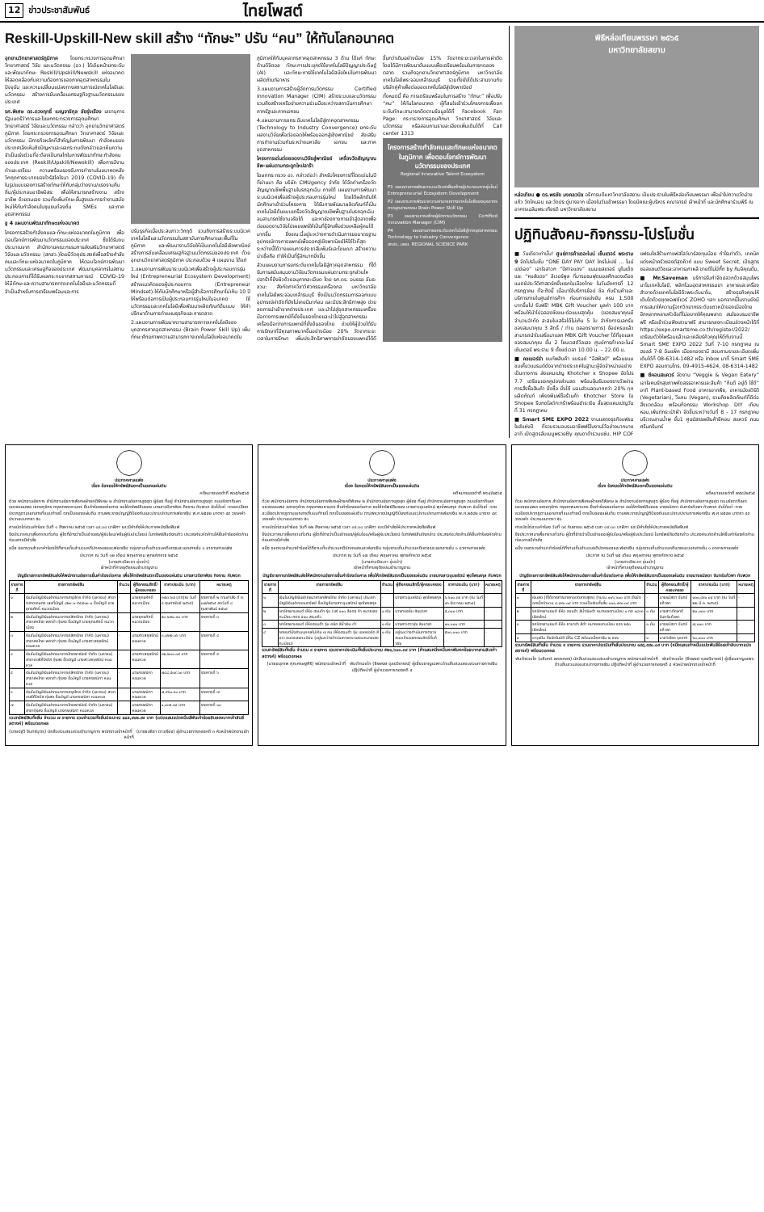12 ข่าวประชาสัมพันธ์ ไทยโพสต์
Reskill-Upskill-New skill สร้าง “ทักษะ” ปรับ “คน” ให้ทันโลกอนาคต
อุทยานวิทยาศาสตร์ภูมิภาค โดยกระทรวงการอุดมศึกษา วิทยาศาสตร์ วิจัย และนวัตกรรม (อว.) ได้เดินหน้ายกระดับและพัฒนาทักษะ Reskill/Upskill/Newskill แห่งอนาคต ให้สอดคล้องกับความต้องการของภาคอุตสาหกรรมในปัจจุบัน และความเปลี่ยนแปลงทางสถานการณ์เทคโนโลยีและนวัตกรรม สร้างการขับเคลื่อนเศรษฐกิจฐานนวัตกรรมของประเทศ
รศ.พิเศษ ดร.ดวงฤทธิ์ เบญจาธิกุล ชัยรุ่งเรือง เลขานุการรัฐมนตรีว่าการและโฆษกกระทรวงการอุดมศึกษา วิทยาศาสตร์ วิจัยและนวัตกรรม กล่าวว่า อุทยานวิทยาศาสตร์ภูมิภาค โดยกระทรวงการอุดมศึกษา วิทยาศาสตร์ วิจัยและนวัตกรรม มีภารกิจหลักที่สำคัญในการพัฒนา กำลังคนของประเทศเล็งเห็นถึงปัญหาและผลกระทบดังกล่าวและเห็นความจำเป็นเร่งด่วนที่จะต้องเป็นกลไกในการพัฒนาทักษะกำลังคนของประเทศ (Reskill/Upskill/Newskill) เพื่อการมีงานทำและเตรียม ความพร้อมรองรับการทำงานในอนาคตหลังวิกฤตการระบาดของไวรัสโคโรนา 2019 (COVID-19) ทั้งในรูปแบบของการสร้างทักษะให้กับกลุ่มว่างงาน/แรงงานคืนถิ่น/ผู้ประกอบอาชีพอิสระ เพื่อให้สามารถสร้างงาน สร้างอาชีพ ด้วยตนเอง รวมทั้งเพิ่มทักษะขั้นสูงและการทำงานสมัยใหม่ให้กับกำลังคนในชุมชนท้องถิ่น SMEs และภาคอุตสาหกรรม
ชู 4 แผนงานพัฒนาทักษะแห่งอนาคต
โครงการสร้างกำลังคนและทักษะแห่งอนาคตในภูมิภาค เพื่อตอบโจทย์การพัฒนานวัตกรรมของประเทศ ซึ่งได้รับงบประมาณจาก สำนักงานคณะกรรมการส่งเสริมวิทยาศาสตร์ วิจัยและนวัตกรรม (สกสว.)โดยมีวัตถุประสงค์เพื่อสร้างกำลังคนและทักษะแห่งอนาคตในภูมิภาค ให้ตอบโจทย์การพัฒนานวัตกรรมและเศรษฐกิจของประเทศ พัฒนาบุคลากรในสถานประกอบการที่ได้รับผลกระทบจากสถานการณ์ COVID-19 ให้มีทักษะและความสามารถทางเทคโนโลยีและนวัตกรรมที่จำเป็นสำหรับการเตรียมพร้อมและการ
ปรับธุรกิจเมื่อประสบภาวะวิกฤติ รวมถึงการสร้างระบบนิเวศเทคโนโลยีและนวัตกรรมในสถาบันการศึกษาและพื้นที่ในภูมิภาค และพัฒนางานวิจัยให้เป็นเทคโนโลยีเชิงพาณิชย์ สร้างการขับเคลื่อนเศรษฐกิจฐานนวัตกรรมของประเทศ ด้วยอุทยานวิทยาศาสตร์ภูมิภาค ประกอบด้วย 4 แผนงาน ได้แก่
1.แผนงานการพัฒนาระบบนิเวศเพื่อสร้างผู้ประกอบการรุ่นใหม่ (Entrepreneurial Ecosystem Development) สร้างแนวคิดของผู้ประกอบการ (Entrepreneur Mindset) ให้กับนักศึกษาหรือผู้สำเร็จการศึกษาไม่เกิน 10 ปี ให้พร้อมต่อการเป็นผู้ประกอบการรุ่นใหม่ในอนาคต ใช้นวัตกรรมและเทคโนโลยีเพื่อพัฒนาผลิตภัณฑ์ต้นแบบ ให้คำปรึกษาด้านการทำแผนธุรกิจและการตลาด
2.แผนงานการพัฒนาความสามารถทางเทคโนโลยีของบุคลากรภาคอุตสาหกรรม (Brain Power Skill Up) เพิ่มทักษะศักยภาพความสามารถทางเทคโนโลยีแห่งอนาคตในภูมิภาคให้กับบุคลากรภาคอุตสาหกรรม 3 ด้าน ได้แก่ ทักษะด้านดิจิตอล ทักษะการประยุกต์ใช้เทคโนโลยีปัญญาประดิษฐ์ (AI) และทักษะการใช้เทคโนโลยีสมัยใหม่ในการพัฒนาผลิตภัณฑ์อาหาร
3.แผนงานการสร้างผู้จัดการนวัตกรรม Certified Innovation Manager (CIM) สร้างระบบและนวัตกรรม รวมถึงสร้างเครือข่ายความร่วมมือระหว่างสถาบันการศึกษา ภาครัฐและภาคเอกชน
4.แผนงานการยกระดับเทคโนโลยีสู่ภาคอุตสาหกรรม (Technology to Industry Convergence) ยกระดับผลงานวิจัยเพื่อต่อยอดให้พร้อมออกสู่เชิงพาณิชย์ ส่งเสริมการทำงานร่วมกันระหว่างมหาลัย เอกชน และภาคอุตสาหกรรม
โครงการเด่นต่อยอดงานวิจัยสู่พาณิชย์ เครื่องวัดสัญญาณชีพ-แผ่นดามกระดูกไหปลาร้า
โฆษกกระทรวง อว. กล่าวต่อว่า สำหรับโครงการที่โดดเด่นในปีที่ผ่านมา คือ บริษัท CMUgency จำกัด ได้จัดทำเครื่องวัดสัญญาณชีพพื้นฐานในรถฉุกเฉิน ภายใต้ แผนงานการพัฒนาระบบนิเวศเพื่อสร้างผู้ประกอบการรุ่นใหม่ โดยได้ผลักดันให้นักศึกษาเข้าร่วมโครงการ ได้รับการพัฒนาผลิตภัณฑ์ที่เป็นเทคโนโลยีต้นแบบเครื่องวัดสัญญาณชีพพื้นฐานในรถฉุกเฉินจนสามารถใช้งานจริงได้ และหาช่องทางการเข้าสู่ตลาดเพื่อต่อยอดงานวิจัยไปเผยแพร่ให้เป็นที่รู้จักเพื่อช่วยเหลือผู้คนได้มากขึ้น ซึ่งขณะนี้อยู่ระหว่างการดำเนินการขอมาตรฐานอุปกรณ์ทางการแพทย์เพื่อออกสู่เชิงพาณิชย์ให้ได้ไวที่สุด ระหว่างนี้ได้วางแผนการประชาสัมพันธ์และโฆษณา สร้างความน่าเชื่อถือ ทำให้เป็นที่รู้จักมากยิ่งขึ้น
ส่วนแผนงานการยกระดับเทคโนโลยีสู่ภาคอุตสาหกรรม ที่ได้รับการสนับสนุนงานวิจัยนวัตกรรมแผ่นดามกระดูกส่วนไหปลาร้าที่ยึงผิวด้วยอนุภาคละเอียด โดย รศ.ดร. อนรรฆ ขันธะชวนะ สังกัดภาควิชาวิศวกรรมเครื่องกล มหาวิทยาลัยเทคโนโลยีพระจอมเกล้าธนบุรี ซึ่งเป็นนวัตกรรมการออกแบบอุปกรณ์ผ่าตัดที่ยังไม่เคยมีมาก่อน และมีประสิทธิภาพสูง ช่วยลดการนำเข้าจากต่างประเทศ และนำไปสู่อุตสาหกรรมเครื่องมือทางการแพทย์ที่ยั่งยืนของไทยและนำไปสู่อุตสาหกรรมเครื่องมือทางการแพทย์ที่ยั่งยืนของไทย ช่วยให้ผู้ป่วยได้รับการรักษาที่มีคุณภาพมากขึ้นอย่างน้อย 20% วัดจากระยะเวลาในการรักษา เพิ่มประสิทธิภาพการผ่าตัดของแพทย์ได้ดีขึ้นกว่าเดิมอย่างน้อย 15% วัดจากระยะเวลาในการผ่าตัด โดยได้มีการพัฒนาต้นแบบเพื่อเตรียมพร้อมในการทดลองตลาด รวมถึงอุทยานวิทยาศาสตร์ภูมิภาค มหาวิทยาลัยเทคโนโลยีพระจอมเกล้าธนบุรี รวมทั้งยังได้ประสานงานกับบริษัทคู่ค้าเพื่อต่อยอดเทคโนโลยีสู่เชิงพาณิชย์
ทั้งหมดนี้ คือ การเตรียมพร้อมในการสร้าง “ทักษะ” เพื่อปรับ “คน” ให้ทันโลกอนาคต ผู้ที่สนใจเข้าร่วมโครงการเพื่อยกระดับทักษะสามารถติดตามข้อมูลได้ที่ Facebook Fan Page: กระทรวงการอุดมศึกษา วิทยาศาสตร์ วิจัยและนวัตกรรม หรือสอบถามรายละเอียดเพิ่มเติมได้ที่ Call center 1313
โครงการสร้างกำลังคนและทักษะแห่งอนาคตในภูมิภาค เพื่อตอบโจทย์การพัฒนานวัตกรรมของประเทศ
Regional Innovative Talent Ecosystem
P1 แผนงานการพัฒนาระบบนิเวศเพื่อสร้างผู้ประกอบการรุ่นใหม่ Entrepreneurial Ecosystem Development
P2 แผนงานการพัฒนาความสามารถทางเทคโนโลยีของบุคลากรภาคอุตสาหกรรม Brain Power Skill Up
P3 แผนงานการสร้างผู้จัดการนวัตกรรม Certified Innovation Manager (CIM)
P4 แผนงานการยกระดับเทคโนโลยีสู่ภาคอุตสาหกรรม Technology to Industry Convergence
สกสว. บพข. REGIONAL SCIENCE PARK
พิธีหล่อเทียนพรรษา ๒๕๖๕
มหาวิทยาลัยสยาม
หล่อเทียน ● ดร.พรชัย มงคลวนิช อธิการบดีมหาวิทยาลัยสยาม เป็นประธานในพิธีหล่อเทียนพรรษา เพื่อนำไปถวายวัดอ่างแก้ว วัดโคนอน และวัดประดู่บางจาก เนื่องในวันเข้าพรรษา โดยมีคณะผู้บริหาร คณาจารย์ เจ้าหน้าที่ และนักศึกษาร่วมพิธี ณ อาคารเฉลิมพระเกียรติ มหาวิทยาลัยสยาม
ปฏิทินสังคม-กิจกรรม-โปรโมชั่น
■ วันเดียวเท่านั้น! ศูนย์การค้าเดอะไนน์ เซ็นเตอร์ พระราม 9 จัดโปรโมชั่น “ONE DAY PAY DAY ใครไม่เปย์ ... ไนน์เปย์เอง” เอาใจสาวก “ปีศาจแดง” แมนเชสเตอร์ ยูไนเต็ด และ “หงส์แดง” ลิเวอร์พูล ที่มารอชมฟุตบอลศึกแดงเดือด แมตช์ประวัติศาสตร์ครั้งแรกในเมืองไทย ในวันอังคารที่ 12 กรกฎาคม ที่จะถึงนี้ เมื่อมาใช้บริการช้อป ชิล กับร้านค้าและบริการภายในศูนย์การค้าฯ ก่อนการแข่งขัน ครบ 1,500 บาทขึ้นไป รับฟรี! MBK Gift Voucher มูลค่า 100 บาท พร้อมให้นำไปฉลองชัยชนะต่อแบบสุดคุ้ม (ของสมนาคุณมีจำนวนจำกัด สะสมใบเสร็จได้ไม่เกิน 5 ใบ จำกัดการแลกรับของสมนาคุณ 3 สิทธิ์ / ท่าน ตลอดรายการ) ช้อปครบแล้วสามารถนำใบเสร็จมาแลก MBK Gift Voucher ได้ที่จุดแลกของสมนาคุณ ชั้น 2 โซนเวสต์วิลเลจ ศูนย์การค้าเดอะไนน์ เซ็นเตอร์ พระราม 9 ตั้งแต่เวลา 10.00 น. – 22.00 น.
■ คชเชอร์ร่า ขนทัพสินค้า แบรนด์ “อีสฟิลด์” พร้อมขนมขบเคี้ยวแบรนด์ดังจากต่างประเทศในฐานะผู้จัดจำหน่ายอย่างเป็นทางการ ส่งแคมเปญ Khotcher x Shopee จัดโปร 7.7 เตรียมแจกคูปองส่วนลด พร้อมลุ้นรับของรางวัลผ่านการสั่งซื้อสินค้า ยิ่งซื้อ ยิ่งได้ มอบส่วนลดมากกว่า 20% ทุกผลิตภัณฑ์ เพียงพิมพ์ชื่อร้านค้า Khotcher Store ใน Shopee รีบกดไลต์กะกร้าพร้อมชำระเงิน สิ้นสุดแคมเปญวันที่ 31 กรกฎาคม
■ Smart SME EXPO 2022 งานแสดงธุรกิจแฟรนไชส์แห่งปี ที่รวบรวมอบรมอาชีพฟรีในงานไว้อย่างมากมาย อาทิ เปิดสูตรลับเมนูพรวยBy คุณดาด้ารวมแซ่บ, HIP COF แฟรนไชส์ร้านกาแฟสโลว์บาร์ลงทุนน้อย กำไรเท่าตัว, เทคนิคแต่งหน้าครัวซองต์สุดคิวท์ แบบ Sweet Secret, เปิดสูตรซอสแซนด์วิชและอาหารเกาหลี ขายดีไม่มีกั๊ก by กิมจิคุณติ่ม,
■ Mr.Saveman บริการรับกำจัดปลวกด้วยสมุนไพรนาโนเทคโนโลยี, พลิกโฉมอุตสาหกรรมยา อาหารและเครื่องสำอางด้วยเทคโนโลยีด้วพระดับนาโน, สร้างธุรกิจคุณให้เติบโตด้วยชุดซอฟต์แวร์ ZOHO ฯลฯ นอกจากนี้ในงานยังมีการเสนาให้ความรู้จากวิทยากรระดับแถวหน้าของเมืองไทย อีกหลากหลายหัวข้อที่ไม่อยากให้คุณพลาด สนใจอบรมอาชีพฟรี หรือเข้าร่วมฟังเสวนาฟรี สามารถลงทะเบียนล่วงหน้าได้ที่ https://expo.smartsme.co.th/register/2022/ เตรียมตัวให้พร้อมแล้วและเคลียร์คิวคุณให้ดีกับงานนี้ Smart SME EXPO 2022 วันที่ 7-10 กรกฎาคม ณ ฮอลล์ 7-8 อิมแพ็ค เมืองทองธานี สอบถามรายละเอียดเพิ่มเติมได้ที่ 08-6314-1482 หรือ inbox มาที่ Smart SME EXPO สอบถามโทร. 09-4915-4624, 08-6314-1482
■ ซีคอนสแควร์ จัดงาน “Veggie & Vegan Eatery” เอาใจคนรักสุขภาพคัดสรรอาหารและสินค้า “กินดี อยู่ดี ใช้ดี” อาทิ Plant-based Food อาหารจากพืช, อาหารมังสวิรัติ (Vegetarian), วีแกน (Vegan), รวมถึงผลิตภัณฑ์ที่ดีต่อสิ่งแวดล้อม พร้อมกิจกรรม Workshop DIY เทียนหอม,เพ้นท์กระเป๋าผ้า จัดขึ้นระหว่างวันที่ 8 - 17 กรกฎาคม บริเวณลานน้ำพุ ชั้น1 ศูนย์สรรพสินค้าซีคอน สแควร์ ถนนศรีนครินทร์
ประกาศศาลแพ่ง
เรื่อง ร้องขอให้ทรัพย์สินตกเป็นของแผ่นดิน
คดีหมายเลขดำที่ พ๖๕/๒๕๖๕
ด้วย พนักงานอัยการ สำนักงานอัยการพิเศษฝ่ายคดีพิเศษ ๒ สำนักงานอัยการสูงสุด ผู้ร้อง ที่อยู่ สำนักงานอัยการสูงสุด ถนนรัชดาภิเษก แขวงจอมพล เขตจตุจักร กรุงเทพมหานคร ยื่นคำร้องขอต่อศาล ขอให้ทรัพย์สินของ นางสาวปิยาพัชร กิจงาม กับพวก อันได้แก่ -รายละเอียดปรากฏตามเอกสารที่แนบท้ายนี้ ตกเป็นของแผ่นดิน ตามพระราชบัญญัติป้องกันและปราบปรามการฟอกเงิน พ.ศ.๒๕๔๒ มาตรา ๔๙ วรรคห้า ประกอบมาตรา ๕๐
ศาลนัดไต่สวนคำร้อง วันที่ ๑ สิงหาคม ๒๕๖๕ เวลา ๐๙.๐๐ นาฬิกา และมีคำสั่งให้ประกาศหนังสือพิมพ์
จึงประกาศมาเพื่อทราบทั่วกัน ผู้ใดที่อ้างว่าเป็นเจ้าของ/ผู้รับโอน/หรือผู้รับประโยชน์ ในทรัพย์สินดังกล่าว ประสงค์จะคัดค้านให้ยื่นคำร้องคัดค้านก่อนศาลมีคำสั่ง
อนึ่ง ขอตรวจสำเนาคำร้องได้ที่งานเก็บสำนวนคดีปกครองและฟอกเงิน กลุ่มงานเก็บสำนวนคดีแดงและเอกสารชั้น ๑ อาคารศาลแพ่ง
ประกาศ ณ วันที่ ๑๒ เดือน พฤษภาคม พุทธศักราช ๒๕๖๕
(นางสาวนิยะดา อุ่นเบ้า)
เจ้าหน้าที่ศาลยุติธรรมชำนาญงาน
บัญชีรายการทรัพย์สินส่งให้พนักงานอัยการยื่นคำร้องต่อศาล เพื่อให้ทรัพย์สินตกเป็นของแผ่นดิน นางสาวปิยาพัชร กิจงาม กับพวก
| รายการที่ | รายการทรัพย์สิน | จำนวน | ผู้ถือกรรมสิทธิ์/ผู้ครอบครอง | ราคาประเมิน (บาท) | หมายเหตุ |
| --- | --- | --- | --- | --- | --- |
| ๑ | เงินในบัญชีเงินฝากธนาคารกรุงไทย จำกัด (มหาชน) สาขาตลาดเกษตร เลขที่บัญชี ๘๒๐-๐-๕๔๗๑๐-๐ ชื่อบัญชี นายยุทธศักดิ์ หมวดเมือง | - | นายยุทธศักดิ์ หมวดเมือง | ๓๗๓.๖๗ บาท(ณ วันที่ ๘ กุมภาพันธ์ ๒๕๖๕) | รายการที่ ๒ ตามคำสั่ง ที่ ย. ๓๗/๒๕๖๕ ลงวันที่ ๘ กุมภาพันธ์ ๒๕๖๕ |
| ๒ | เงินในบัญชีเงินฝากธนาคารกสิกรไทย จำกัด (มหาชน) สาขาสหไทย พลาซ่า ทุ่งสง ชื่อบัญชี นายยุทธศักดิ์ หมวดเมือง | - | นายยุทธศักดิ์ หมวดเมือง | ๕๐,๖๗๘.๓๘ บาท | รายการที่ ๓ |
| ๓ | เงินในบัญชีเงินฝากธนาคารกสิกรไทย จำกัด (มหาชน) สาขาสหไทย พลาซ่า ทุ่งสง ชื่อบัญชี นางสาวสกุลรัตน์ หอมหวล | - | นางสาวสกุลรัตน์ หอมหวล | ๓,๗๓๒.๐๖ บาท | รายการที่ ๔ |
| ๔ | เงินในบัญชีเงินฝากธนาคารไทยพาณิชย์ จำกัด (มหาชน) สาขาเทสโก้โลตัส ทุ่งสง ชื่อบัญชี นางสาวสกุลรัตน์ หอมหวล | - | นางสาวสกุลรัตน์ หอมหวล | ๓๒,๒๑๑.๐๕ บาท | รายการที่ ๕ |
| ๕ | เงินในบัญชีเงินฝากธนาคารกสิกรไทย จำกัด (มหาชน) สาขาสหไทย พลาซ่า ทุ่งสง ชื่อบัญชี นางกรรณิกา หอมหวล | - | นางกรรณิกา หอมหวล | ๗๘๘,๕๓๙.๖๐ บาท | รายการที่ ๖ |
| ๖ | เงินในบัญชีเงินฝากธนาคารกรุงไทย จำกัด (มหาชน) สาขาเทสโก้โลตัส ทุ่งสง ชื่อบัญชี นางกรรณิกา หอมหวล | - | นางกรรณิกา หอมหวล | ๗,๕๖๑.๓๑ บาท | รายการที่ ๗ |
| ๗ | เงินในบัญชีเงินฝากธนาคารไทยพาณิชย์ จำกัด (มหาชน) สาขาทุ่งสง ชื่อบัญชี นางกรรณิกา หอมหวล | - | นางกรรณิกา หอมหวล | ๑,๘๐๕.๘๔ บาท | รายการที่ ๑๐ |
รวมทรัพย์สินทั้งสิ้น จำนวน ๗ รายการ รวมจำนวนทั้งสิ้นประมาณ ๘๘๔,๙๑๒.๙๔ บาท (แปดแสนแปดหมื่นสี่พันเก้าร้อยสิบสองบาทเก้าสิบสี่สตางค์) พร้อมดอกผล
(นายปฐวี จินทร์บุตร) นักสืบสวนสอบสวนชำนาญการ พนักงานเจ้าหน้าที่ (นางชลธิชา ดาวเรือง) ผู้อำนวยการกองคดี ๓ หัวหน้าพนักงานเจ้าหน้าที่
ประกาศศาลแพ่ง
เรื่อง ร้องขอให้ทรัพย์สินตกเป็นของแผ่นดิน
คดีหมายเลขดำที่ พ๖๔/๒๕๖๕
ด้วย พนักงานอัยการ สำนักงานอัยการพิเศษฝ่ายคดีพิเศษ ๒ สำนักงานอัยการสูงสุด ผู้ร้อง ที่อยู่ สำนักงานอัยการสูงสุด ถนนรัชดาภิเษก แขวงจอมพล เขตจตุจักร กรุงเทพมหานคร ยื่นคำร้องขอต่อศาล ขอให้ทรัพย์สินของ นางสาวอุบลรัตน์ พุดไพรสกุล กับพวก อันได้แก่ -รายละเอียดปรากฏตามเอกสารที่แนบท้ายนี้ ตกเป็นของแผ่นดิน ตามพระราชบัญญัติป้องกันและปราบปรามการฟอกเงิน พ.ศ.๒๕๔๒ มาตรา ๔๙ วรรคห้า ประกอบมาตรา ๕๑
ศาลนัดไต่สวนคำร้อง วันที่ ๒๒ สิงหาคม ๒๕๖๕ เวลา ๐๙.๐๐ นาฬิกา และมีคำสั่งให้ประกาศหนังสือพิมพ์
จึงประกาศมาเพื่อทราบทั่วกัน ผู้ใดที่อ้างว่าเป็นเจ้าของ/ผู้รับโอน/หรือผู้รับประโยชน์ ในทรัพย์สินดังกล่าว ประสงค์จะคัดค้านให้ยื่นคำร้องคัดค้านก่อนศาลมีคำสั่ง
อนึ่ง ขอตรวจสำเนาคำร้องได้ที่งานเก็บสำนวนคดีปกครองและฟอกเงิน กลุ่มงานเก็บสำนวนคดีแดงและเอกสารชั้น ๑ อาคารศาลแพ่ง
ประกาศ ณ วันที่ ๑๗ เดือน พฤษภาคม พุทธศักราช ๒๕๖๕
(นางสาวนิยะดา อุ่นเบ้า)
เจ้าหน้าที่ศาลยุติธรรมชำนาญงาน
บัญชีรายการทรัพย์สินส่งให้พนักงานอัยการยื่นคำร้องต่อศาล เพื่อให้ทรัพย์สินตกเป็นของแผ่นดิน รายนางสาวอุบลรัตน์ พุดไพรสกุล กับพวก
| รายการที่ | รายการทรัพย์สิน | จำนวน | ผู้ถือกรรมสิทธิ์/ผู้ครอบครอง | ราคาประเมิน (บาท) | หมายเหตุ |
| --- | --- | --- | --- | --- | --- |
| ๑ | เงินในบัญชีเงินฝากธนาคารกสิกรไทย จำกัด (มหาชน) ประเภทบัญชีเงินฝากออมทรัพย์ ชื่อบัญชีนางสาวอุบลรัตน์ พุดไพรสกุล | - | นางสาวอุบลรัตน์ พุดไพรสกุล | ๖,๖๐๐.๓๙ บาท (ณ วันที่ ๑๖ ธันวาคม ๒๕๖๔) | - |
| ๒ | รถจักรยานยนต์ ยี่ห้อ ฮอนด้า รุ่น เวฟ ๑๐๐ สีแดง ดำ หมายเลขทะเบียน กตช ๔๐๐ สระแก้ว | ๑ คัน | นางทองยิ้ม สิมมาลา | ๕,๐๐๐ บาท | - |
| ๓ | รถจักรยานยนต์ ยี่ห้อฮอนด้า รุ่น คลิก สีน้ำเงิน ดำ | ๑ คัน | นางสาวดาวรุ่ง สิมมาลา | ๑๐,๐๐๐ บาท | - |
| ๔ | รถยนต์นั่งส่วนบุคคลไม่เกิน ๗ คน ยี่ห้อฮอนด้า รุ่น แอคคอร์ด สีขาว หมายเลขทะเบียน (อยู่ระหว่างดำเนินการตรวจสอบหมายเลขทะเบียน) | ๑ คัน | อยู่ระหว่างดำเนินการตรวจสอบเจ้าของกรรมสิทธิ์ที่แท้จริง | ๕๐๐,๐๐๐ บาท | - |
รวมทรัพย์สินทั้งสิ้น จำนวน ๔ รายการ รวมราคาประเมินทั้งสิ้นประมาณ ๕๒๑,๖๐๐.๓๙ บาท (ห้าแสนหนึ่งหมื่นหกพันหกร้อยบาทสามสิบเก้าสตางค์) พร้อมดอกผล
(นายอนุภาพ ศุภเศรษฐศิริ) พนักงานเจ้าหน้าที่ พันตำรวจโท (ธีรพงษ์ ดุลยวิจารณ์) ผู้เชี่ยวชาญเฉพาะด้านสืบสวนสอบสวนทางการเงิน ปฏิบัติหน้าที่ ผู้อำนวยการกองคดี ๔
ประกาศศาลแพ่ง
เรื่อง ร้องขอให้ทรัพย์สินตกเป็นของแผ่นดิน
คดีหมายเลขดำที่ พ๕๘/๒๕๖๕
ด้วย พนักงานอัยการ สำนักงานอัยการพิเศษฝ่ายคดีพิเศษ ๒ สำนักงานอัยการสูงสุด ผู้ร้อง ที่อยู่ สำนักงานอัยการสูงสุด ถนนรัชดาภิเษก แขวงจอมพล เขตจตุจักร กรุงเทพมหานคร ยื่นคำร้องขอต่อศาล ขอให้ทรัพย์สินของ นางธนัสดา จันทร์แก้วพา กับพวก อันได้แก่ -รายละเอียดปรากฏตามเอกสารที่แนบท้ายนี้ ตกเป็นของแผ่นดิน ตามพระราชบัญญัติป้องกันและปราบปรามการฟอกเงิน พ.ศ.๒๕๔๒ มาตรา ๔๙ วรรคห้า ประกอบมาตรา ๕๐
ศาลนัดไต่สวนคำร้อง วันที่ ๑๙ กันยายน ๒๕๖๕ เวลา ๐๙.๐๐ นาฬิกา และมีคำสั่งให้ประกาศหนังสือพิมพ์
จึงประกาศมาเพื่อทราบทั่วกัน ผู้ใดที่อ้างว่าเป็นเจ้าของ/ผู้รับโอน/หรือผู้รับประโยชน์ ในทรัพย์สินดังกล่าว ประสงค์จะคัดค้านให้ยื่นคำร้องคัดค้านก่อนศาลมีคำสั่ง
อนึ่ง ขอตรวจสำเนาคำร้องได้ที่งานเก็บสำนวนคดีปกครองและฟอกเงิน กลุ่มงานเก็บสำนวนคดีแดงและเอกสารชั้น ๑ อาคารศาลแพ่ง
ประกาศ ณ วันที่ ๒๕ เดือน พฤษภาคม พุทธศักราช ๒๕๖๕
(นางสาวนิยะดา อุ่นเบ้า)
เจ้าหน้าที่ศาลยุติธรรมชำนาญงาน
บัญชีรายการทรัพย์สินส่งให้พนักงานอัยการยื่นคำร้องต่อศาล เพื่อให้ทรัพย์สินตกเป็นของแผ่นดิน รายนางธนัสดา จันทร์แก้วพา กับพวก
| รายการที่ | รายการทรัพย์สิน | จำนวน | ผู้ถือกรรมสิทธิ์/ผู้ครอบครอง | ราคาประเมิน (บาท) | หมายเหตุ |
| --- | --- | --- | --- | --- | --- |
| ๑ | เงินสด (ที่ได้จากการขายทอดตลาดสุกร) จำนวน ๑๐๖,๖๐๐ บาท ซึ่งมีดอกเบี้ยจำนวน ๔,๘๙๐.๐๔ บาท รวมเป็นเงินทั้งสิ้น ๑๑๑,๔๙๐.๐๔ บาท | - | นางธนัสดา จันทร์แก้วพา | ๑๑๑,๔๙๐.๐๔ บาท (ณ วันที่ ๒๒ มี.ค. ๒๕๖๕) | - |
| ๒ | รถจักรยานยนต์ ยี่ห้อ ฮอนด้า สีน้ำเงินดำ หมายเลขทะเบียน ๑ กช ๑๘๓๓ เชียงใหม่ | ๑ คัน | นางสาวทักษาดี จันทร์แก้วพา | ๒๐,๐๐๐ บาท | - |
| ๓ | รถจักรยานยนต์ ยี่ห้อ ยามาฮ่า สีดำ หมายเลขทะเบียน งฉร ๒๕๐ เชียงใหม่ | ๑ คัน | นางธนัสดา จันทร์แก้วพา | ๗,๐๐๐ บาท | - |
| ๔ | อาวุธปืน กึ่งอัตโนมัติ ยี่ห้อ CZ พร้อมแม็กกาซีน ๒ ซอง | ๑ | นายวิเชียร รุจชาติ | ๖๐,๐๐๐ บาท | - |
รวมทรัพย์สินทั้งสิ้น จำนวน ๔ รายการ รวมราคาประเมินทั้งสิ้นประมาณ ๑๙๘,๔๙๐.๐๔ บาท (หนึ่งแสนเก้าหมื่นแปดพันสี่ร้อยเก้าสิบบาทแปดสตางค์) พร้อมดอกผล
พันตำรวจโท (นรินทร์ เพชรทอง) นักสืบสวนสอบสวนชำนาญการ พนักงานเจ้าหน้าที่ พันตำรวจโท (ธีรพงษ์ ดุลยวิจารณ์) ผู้เชี่ยวชาญเฉพาะด้านสืบสวนสอบสวนทางการเงิน ปฏิบัติหน้าที่ ผู้อำนวยการกองคดี ๔ หัวหน้าพนักงานเจ้าหน้าที่